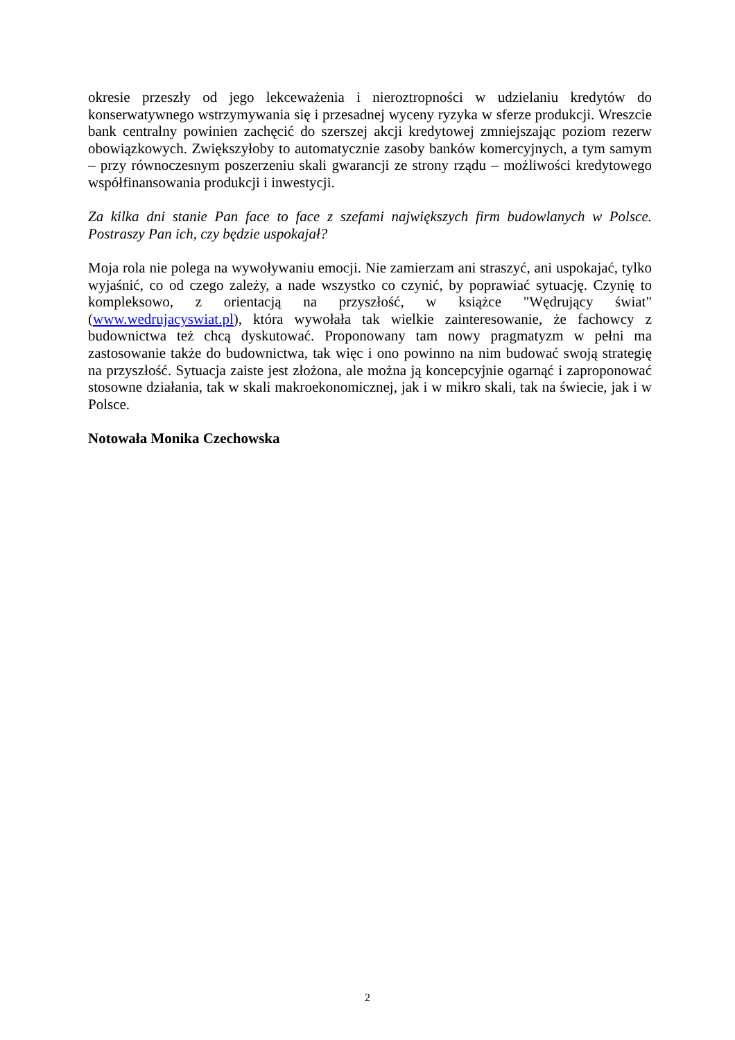okresie przeszły od jego lekceważenia i nieroztropności w udzielaniu kredytów do konserwatywnego wstrzymywania się i przesadnej wyceny ryzyka w sferze produkcji. Wreszcie bank centralny powinien zachęcić do szerszej akcji kredytowej zmniejszając poziom rezerw obowiązkowych. Zwiększyłoby to automatycznie zasoby banków komercyjnych, a tym samym – przy równoczesnym poszerzeniu skali gwarancji ze strony rządu – możliwości kredytowego współfinansowania produkcji i inwestycji.
Za kilka dni stanie Pan face to face z szefami największych firm budowlanych w Polsce. Postraszy Pan ich, czy będzie uspokajał?
Moja rola nie polega na wywoływaniu emocji. Nie zamierzam ani straszyć, ani uspokajać, tylko wyjaśnić, co od czego zależy, a nade wszystko co czynić, by poprawiać sytuację. Czynię to kompleksowo, z orientacją na przyszłość, w książce "Wędrujący świat" (www.wedrujacyswiat.pl), która wywołała tak wielkie zainteresowanie, że fachowcy z budownictwa też chcą dyskutować. Proponowany tam nowy pragmatyzm w pełni ma zastosowanie także do budownictwa, tak więc i ono powinno na nim budować swoją strategię na przyszłość. Sytuacja zaiste jest złożona, ale można ją koncepcyjnie ogarnąć i zaproponować stosowne działania, tak w skali makroekonomicznej, jak i w mikro skali, tak na świecie, jak i w Polsce.
Notowała Monika Czechowska
2